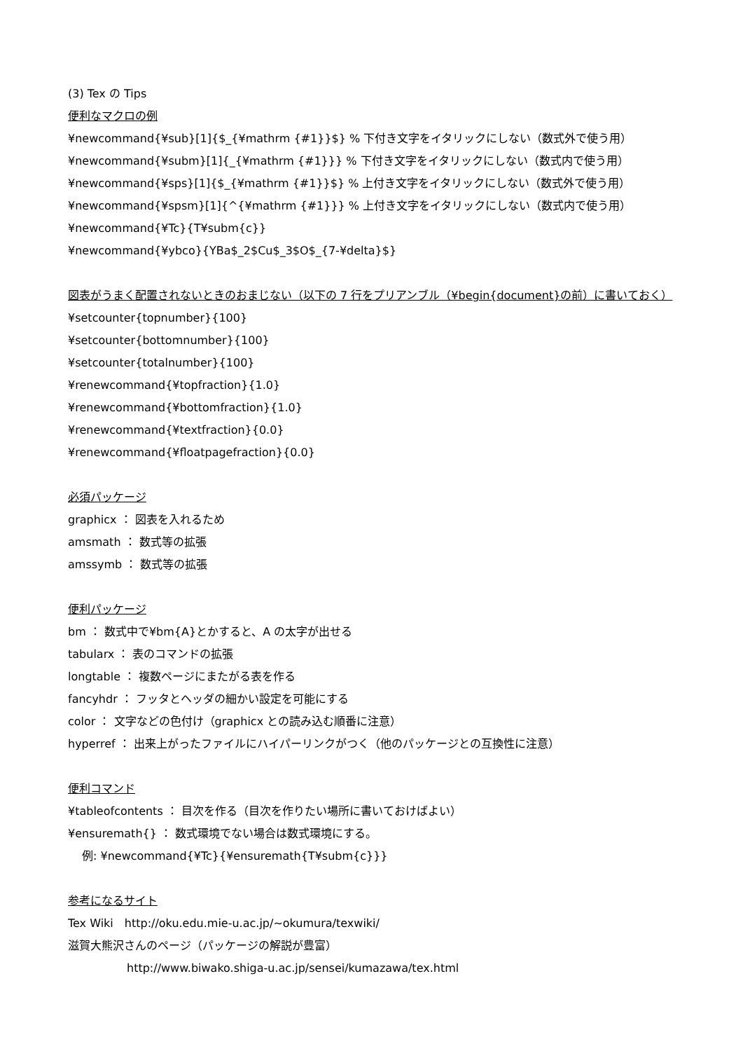(3) Tex の Tips
便利なマクロの例
¥newcommand{¥sub}[1]{$_{¥mathrm {#1}}$} % 下付き文字をイタリックにしない（数式外で使う用）
¥newcommand{¥subm}[1]{_{¥mathrm {#1}}} % 下付き文字をイタリックにしない（数式内で使う用）
¥newcommand{¥sps}[1]{$_{¥mathrm {#1}}$} % 上付き文字をイタリックにしない（数式外で使う用）
¥newcommand{¥spsm}[1]{^{¥mathrm {#1}}} % 上付き文字をイタリックにしない（数式内で使う用）
¥newcommand{¥Tc}{T¥subm{c}}
¥newcommand{¥ybco}{YBa$_2$Cu$_3$O$_{7-¥delta}$}
図表がうまく配置されないときのおまじない（以下の 7 行をプリアンブル（¥begin{document}の前）に書いておく）
¥setcounter{topnumber}{100}
¥setcounter{bottomnumber}{100}
¥setcounter{totalnumber}{100}
¥renewcommand{¥topfraction}{1.0}
¥renewcommand{¥bottomfraction}{1.0}
¥renewcommand{¥textfraction}{0.0}
¥renewcommand{¥floatpagefraction}{0.0}
必須パッケージ
graphicx ： 図表を入れるため
amsmath ： 数式等の拡張
amssymb ： 数式等の拡張
便利パッケージ
bm ： 数式中で¥bm{A}とかすると、A の太字が出せる
tabularx ： 表のコマンドの拡張
longtable ： 複数ページにまたがる表を作る
fancyhdr ： フッタとヘッダの細かい設定を可能にする
color ： 文字などの色付け（graphicx との読み込む順番に注意）
hyperref ： 出来上がったファイルにハイパーリンクがつく（他のパッケージとの互換性に注意）
便利コマンド
¥tableofcontents ： 目次を作る（目次を作りたい場所に書いておけばよい）
¥ensuremath{} ： 数式環境でない場合は数式環境にする。
例: ¥newcommand{¥Tc}{¥ensuremath{T¥subm{c}}}
参考になるサイト
Tex Wiki　http://oku.edu.mie-u.ac.jp/~okumura/texwiki/
滋賀大熊沢さんのページ（パッケージの解説が豊富）
http://www.biwako.shiga-u.ac.jp/sensei/kumazawa/tex.html